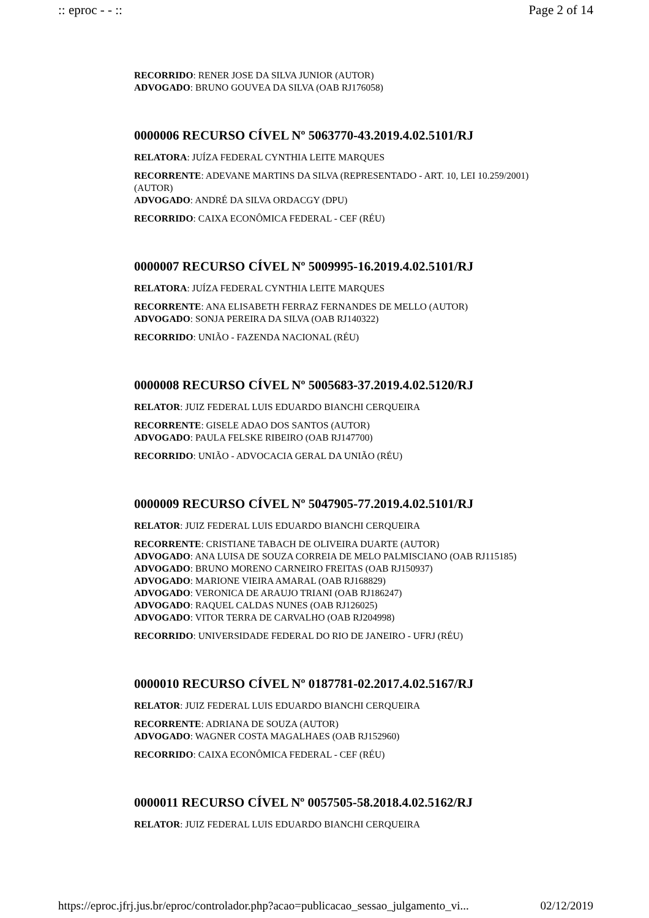:: eproc - - :: Page 2 of 14
RECORRIDO: RENER JOSE DA SILVA JUNIOR (AUTOR)
ADVOGADO: BRUNO GOUVEA DA SILVA (OAB RJ176058)
0000006 RECURSO CÍVEL Nº 5063770-43.2019.4.02.5101/RJ
RELATORA: JUÍZA FEDERAL CYNTHIA LEITE MARQUES
RECORRENTE: ADEVANE MARTINS DA SILVA (REPRESENTADO - ART. 10, LEI 10.259/2001) (AUTOR)
ADVOGADO: ANDRÉ DA SILVA ORDACGY (DPU)
RECORRIDO: CAIXA ECONÔMICA FEDERAL - CEF (RÉU)
0000007 RECURSO CÍVEL Nº 5009995-16.2019.4.02.5101/RJ
RELATORA: JUÍZA FEDERAL CYNTHIA LEITE MARQUES
RECORRENTE: ANA ELISABETH FERRAZ FERNANDES DE MELLO (AUTOR)
ADVOGADO: SONJA PEREIRA DA SILVA (OAB RJ140322)
RECORRIDO: UNIÃO - FAZENDA NACIONAL (RÉU)
0000008 RECURSO CÍVEL Nº 5005683-37.2019.4.02.5120/RJ
RELATOR: JUIZ FEDERAL LUIS EDUARDO BIANCHI CERQUEIRA
RECORRENTE: GISELE ADAO DOS SANTOS (AUTOR)
ADVOGADO: PAULA FELSKE RIBEIRO (OAB RJ147700)
RECORRIDO: UNIÃO - ADVOCACIA GERAL DA UNIÃO (RÉU)
0000009 RECURSO CÍVEL Nº 5047905-77.2019.4.02.5101/RJ
RELATOR: JUIZ FEDERAL LUIS EDUARDO BIANCHI CERQUEIRA
RECORRENTE: CRISTIANE TABACH DE OLIVEIRA DUARTE (AUTOR)
ADVOGADO: ANA LUISA DE SOUZA CORREIA DE MELO PALMISCIANO (OAB RJ115185)
ADVOGADO: BRUNO MORENO CARNEIRO FREITAS (OAB RJ150937)
ADVOGADO: MARIONE VIEIRA AMARAL (OAB RJ168829)
ADVOGADO: VERONICA DE ARAUJO TRIANI (OAB RJ186247)
ADVOGADO: RAQUEL CALDAS NUNES (OAB RJ126025)
ADVOGADO: VITOR TERRA DE CARVALHO (OAB RJ204998)
RECORRIDO: UNIVERSIDADE FEDERAL DO RIO DE JANEIRO - UFRJ (RÉU)
0000010 RECURSO CÍVEL Nº 0187781-02.2017.4.02.5167/RJ
RELATOR: JUIZ FEDERAL LUIS EDUARDO BIANCHI CERQUEIRA
RECORRENTE: ADRIANA DE SOUZA (AUTOR)
ADVOGADO: WAGNER COSTA MAGALHAES (OAB RJ152960)
RECORRIDO: CAIXA ECONÔMICA FEDERAL - CEF (RÉU)
0000011 RECURSO CÍVEL Nº 0057505-58.2018.4.02.5162/RJ
RELATOR: JUIZ FEDERAL LUIS EDUARDO BIANCHI CERQUEIRA
https://eproc.jfrj.jus.br/eproc/controlador.php?acao=publicacao_sessao_julgamento_vi... 02/12/2019